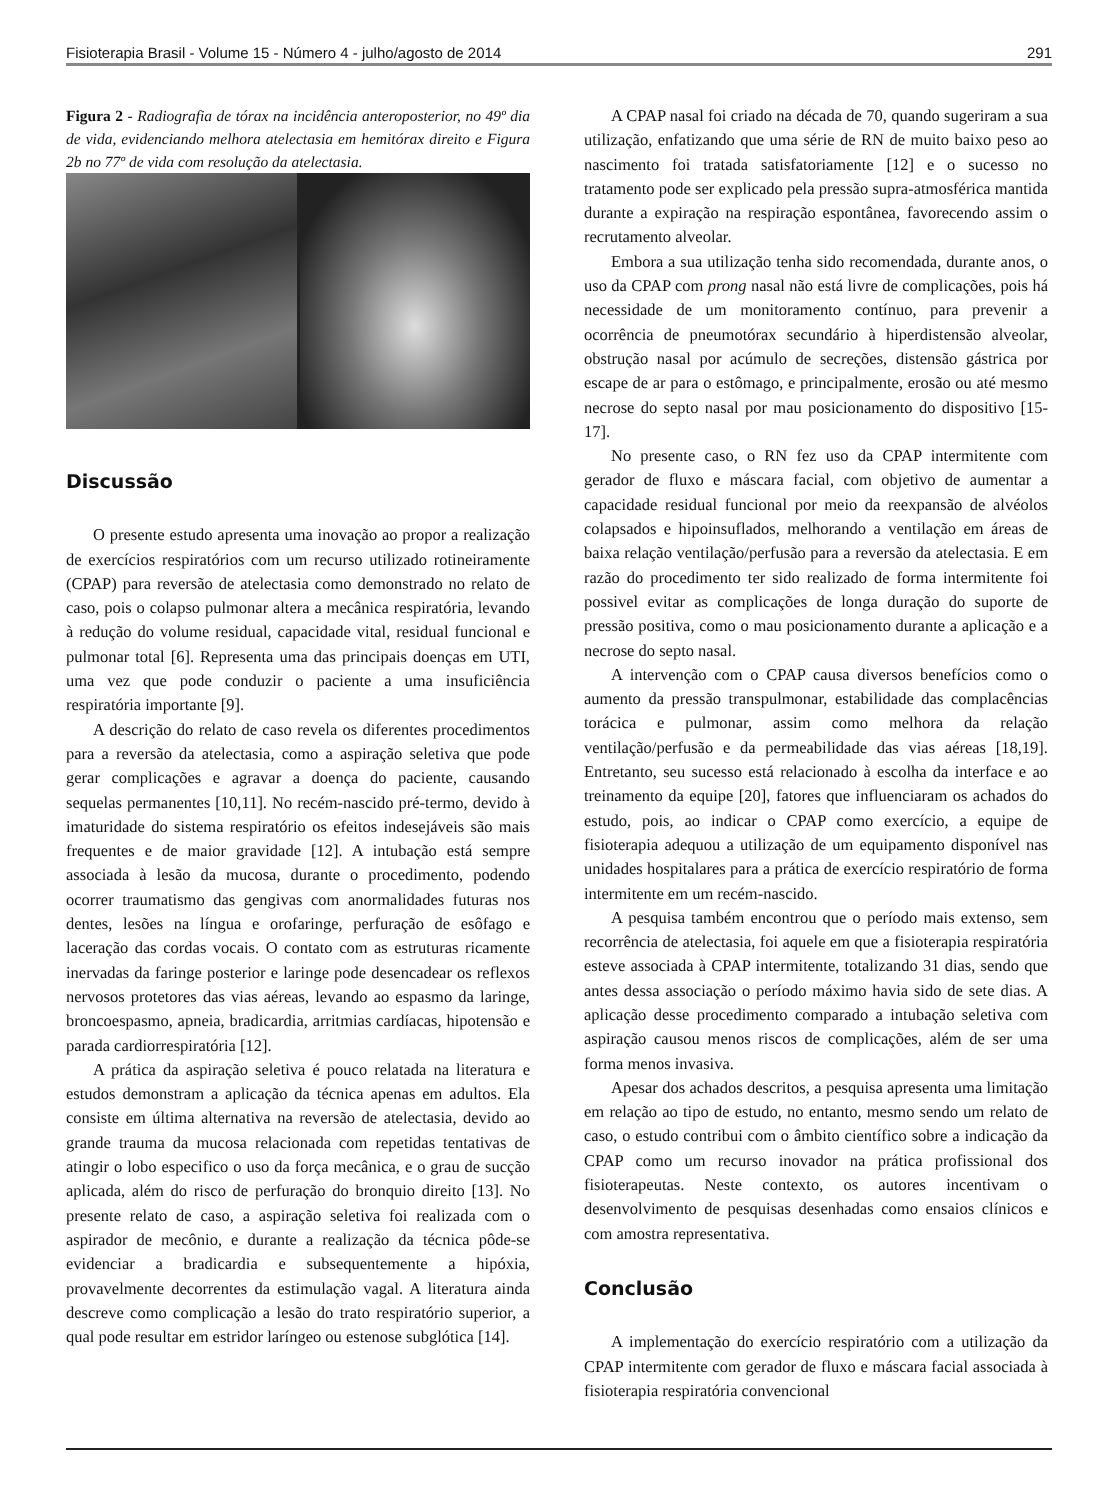Fisioterapia Brasil - Volume 15 - Número 4 - julho/agosto de 2014 291
Figura 2 - Radiografia de tórax na incidência anteroposterior, no 49º dia de vida, evidenciando melhora atelectasia em hemitórax direito e Figura 2b no 77º de vida com resolução da atelectasia.
Discussão
O presente estudo apresenta uma inovação ao propor a realização de exercícios respiratórios com um recurso utilizado rotineiramente (CPAP) para reversão de atelectasia como demonstrado no relato de caso, pois o colapso pulmonar altera a mecânica respiratória, levando à redução do volume residual, capacidade vital, residual funcional e pulmonar total [6]. Representa uma das principais doenças em UTI, uma vez que pode conduzir o paciente a uma insuficiência respiratória importante [9].
A descrição do relato de caso revela os diferentes procedimentos para a reversão da atelectasia, como a aspiração seletiva que pode gerar complicações e agravar a doença do paciente, causando sequelas permanentes [10,11]. No recém-nascido pré-termo, devido à imaturidade do sistema respiratório os efeitos indesejáveis são mais frequentes e de maior gravidade [12]. A intubação está sempre associada à lesão da mucosa, durante o procedimento, podendo ocorrer traumatismo das gengivas com anormalidades futuras nos dentes, lesões na língua e orofaringe, perfuração de esôfago e laceração das cordas vocais. O contato com as estruturas ricamente inervadas da faringe posterior e laringe pode desencadear os reflexos nervosos protetores das vias aéreas, levando ao espasmo da laringe, broncoespasmo, apneia, bradicardia, arritmias cardíacas, hipotensão e parada cardiorrespiratória [12].
A prática da aspiração seletiva é pouco relatada na literatura e estudos demonstram a aplicação da técnica apenas em adultos. Ela consiste em última alternativa na reversão de atelectasia, devido ao grande trauma da mucosa relacionada com repetidas tentativas de atingir o lobo especifico o uso da força mecânica, e o grau de sucção aplicada, além do risco de perfuração do bronquio direito [13]. No presente relato de caso, a aspiração seletiva foi realizada com o aspirador de mecônio, e durante a realização da técnica pôde-se evidenciar a bradicardia e subsequentemente a hipóxia, provavelmente decorrentes da estimulação vagal. A literatura ainda descreve como complicação a lesão do trato respiratório superior, a qual pode resultar em estridor laríngeo ou estenose subglótica [14].
A CPAP nasal foi criado na década de 70, quando sugeriram a sua utilização, enfatizando que uma série de RN de muito baixo peso ao nascimento foi tratada satisfatoriamente [12] e o sucesso no tratamento pode ser explicado pela pressão supra-atmosférica mantida durante a expiração na respiração espontânea, favorecendo assim o recrutamento alveolar.
Embora a sua utilização tenha sido recomendada, durante anos, o uso da CPAP com prong nasal não está livre de complicações, pois há necessidade de um monitoramento contínuo, para prevenir a ocorrência de pneumotórax secundário à hiperdistensão alveolar, obstrução nasal por acúmulo de secreções, distensão gástrica por escape de ar para o estômago, e principalmente, erosão ou até mesmo necrose do septo nasal por mau posicionamento do dispositivo [15-17].
No presente caso, o RN fez uso da CPAP intermitente com gerador de fluxo e máscara facial, com objetivo de aumentar a capacidade residual funcional por meio da reexpansão de alvéolos colapsados e hipoinsuflados, melhorando a ventilação em áreas de baixa relação ventilação/perfusão para a reversão da atelectasia. E em razão do procedimento ter sido realizado de forma intermitente foi possivel evitar as complicações de longa duração do suporte de pressão positiva, como o mau posicionamento durante a aplicação e a necrose do septo nasal.
A intervenção com o CPAP causa diversos benefícios como o aumento da pressão transpulmonar, estabilidade das complacências torácica e pulmonar, assim como melhora da relação ventilação/perfusão e da permeabilidade das vias aéreas [18,19]. Entretanto, seu sucesso está relacionado à escolha da interface e ao treinamento da equipe [20], fatores que influenciaram os achados do estudo, pois, ao indicar o CPAP como exercício, a equipe de fisioterapia adequou a utilização de um equipamento disponível nas unidades hospitalares para a prática de exercício respiratório de forma intermitente em um recém-nascido.
A pesquisa também encontrou que o período mais extenso, sem recorrência de atelectasia, foi aquele em que a fisioterapia respiratória esteve associada à CPAP intermitente, totalizando 31 dias, sendo que antes dessa associação o período máximo havia sido de sete dias. A aplicação desse procedimento comparado a intubação seletiva com aspiração causou menos riscos de complicações, além de ser uma forma menos invasiva.
Apesar dos achados descritos, a pesquisa apresenta uma limitação em relação ao tipo de estudo, no entanto, mesmo sendo um relato de caso, o estudo contribui com o âmbito científico sobre a indicação da CPAP como um recurso inovador na prática profissional dos fisioterapeutas. Neste contexto, os autores incentivam o desenvolvimento de pesquisas desenhadas como ensaios clínicos e com amostra representativa.
Conclusão
A implementação do exercício respiratório com a utilização da CPAP intermitente com gerador de fluxo e máscara facial associada à fisioterapia respiratória convencional